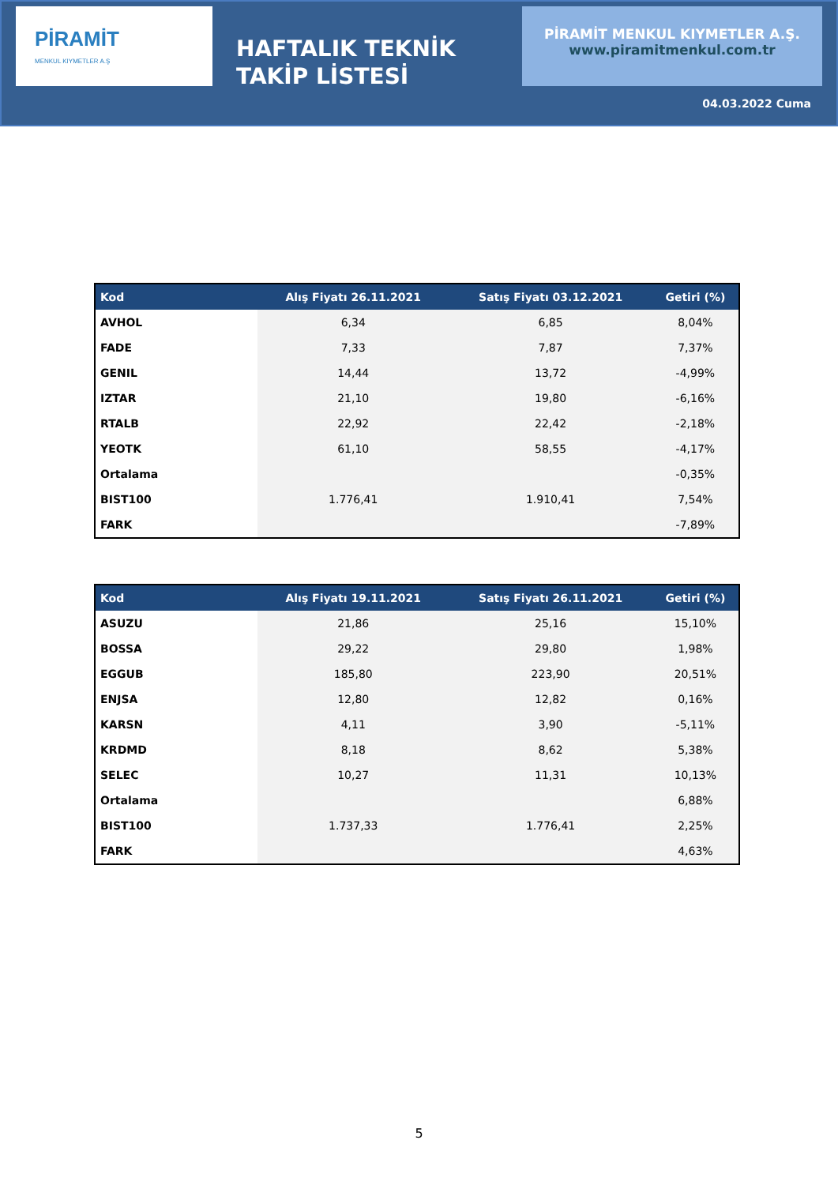PİRAMİT
MENKUL KIYMETLER A.Ş
HAFTALIK TEKNİK TAKİP LİSTESİ
PİRAMİT MENKUL KIYMETLER A.Ş.
www.piramitmenkul.com.tr
04.03.2022 Cuma
| Kod | Alış Fiyatı 26.11.2021 | Satış Fiyatı 03.12.2021 | Getiri (%) |
| --- | --- | --- | --- |
| AVHOL | 6,34 | 6,85 | 8,04% |
| FADE | 7,33 | 7,87 | 7,37% |
| GENIL | 14,44 | 13,72 | -4,99% |
| IZTAR | 21,10 | 19,80 | -6,16% |
| RTALB | 22,92 | 22,42 | -2,18% |
| YEOTK | 61,10 | 58,55 | -4,17% |
| Ortalama | | | -0,35% |
| BIST100 | 1.776,41 | 1.910,41 | 7,54% |
| FARK | | | -7,89% |
| Kod | Alış Fiyatı 19.11.2021 | Satış Fiyatı 26.11.2021 | Getiri (%) |
| --- | --- | --- | --- |
| ASUZU | 21,86 | 25,16 | 15,10% |
| BOSSA | 29,22 | 29,80 | 1,98% |
| EGGUB | 185,80 | 223,90 | 20,51% |
| ENJSA | 12,80 | 12,82 | 0,16% |
| KARSN | 4,11 | 3,90 | -5,11% |
| KRDMD | 8,18 | 8,62 | 5,38% |
| SELEC | 10,27 | 11,31 | 10,13% |
| Ortalama | | | 6,88% |
| BIST100 | 1.737,33 | 1.776,41 | 2,25% |
| FARK | | | 4,63% |
5